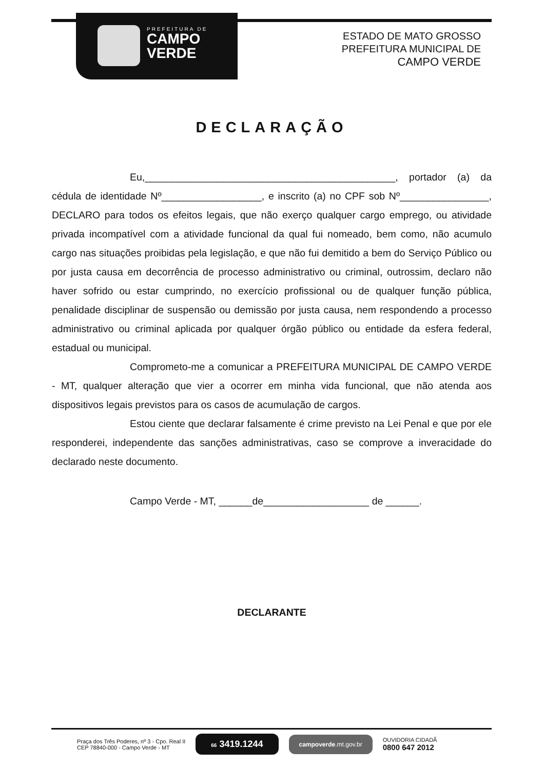PREFEITURA DE
CAMPO
VERDE
ESTADO DE MATO GROSSO
PREFEITURA MUNICIPAL DE
CAMPO VERDE
DECLARAÇÃO
Eu,_____________________________________________, portador (a) da cédula de identidade Nº__________________, e inscrito (a) no CPF sob Nº________________, DECLARO para todos os efeitos legais, que não exerço qualquer cargo emprego, ou atividade privada incompatível com a atividade funcional da qual fui nomeado, bem como, não acumulo cargo nas situações proibidas pela legislação, e que não fui demitido a bem do Serviço Público ou por justa causa em decorrência de processo administrativo ou criminal, outrossim, declaro não haver sofrido ou estar cumprindo, no exercício profissional ou de qualquer função pública, penalidade disciplinar de suspensão ou demissão por justa causa, nem respondendo a processo administrativo ou criminal aplicada por qualquer órgão público ou entidade da esfera federal, estadual ou municipal.
Comprometo-me a comunicar a PREFEITURA MUNICIPAL DE CAMPO VERDE - MT, qualquer alteração que vier a ocorrer em minha vida funcional, que não atenda aos dispositivos legais previstos para os casos de acumulação de cargos.
Estou ciente que declarar falsamente é crime previsto na Lei Penal e que por ele responderei, independente das sanções administrativas, caso se comprove a inveracidade do declarado neste documento.
Campo Verde - MT, ______de___________________ de ______.
DECLARANTE
Praça dos Três Poderes, nº 3 - Cpo. Real II
CEP 78840-000 - Campo Verde - MT
66 3419.1244
campoverde.mt.gov.br
OUVIDORIA CIDADÃ
0800 647 2012